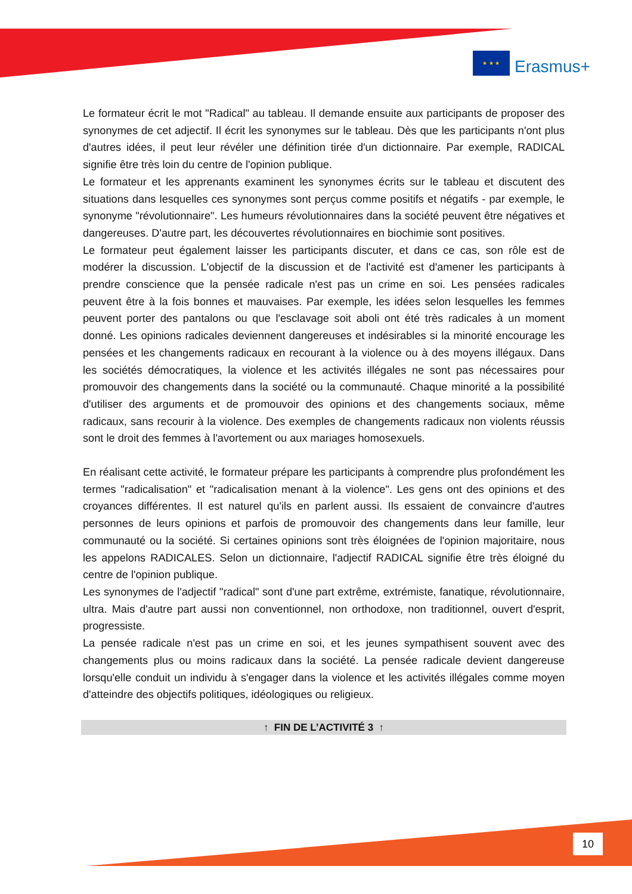★ ★ ★
Erasmus+
Le formateur écrit le mot "Radical" au tableau. Il demande ensuite aux participants de proposer des synonymes de cet adjectif. Il écrit les synonymes sur le tableau. Dès que les participants n'ont plus d'autres idées, il peut leur révéler une définition tirée d'un dictionnaire. Par exemple, RADICAL signifie être très loin du centre de l'opinion publique.
Le formateur et les apprenants examinent les synonymes écrits sur le tableau et discutent des situations dans lesquelles ces synonymes sont perçus comme positifs et négatifs - par exemple, le synonyme "révolutionnaire". Les humeurs révolutionnaires dans la société peuvent être négatives et dangereuses. D'autre part, les découvertes révolutionnaires en biochimie sont positives.
Le formateur peut également laisser les participants discuter, et dans ce cas, son rôle est de modérer la discussion. L'objectif de la discussion et de l'activité est d'amener les participants à prendre conscience que la pensée radicale n'est pas un crime en soi. Les pensées radicales peuvent être à la fois bonnes et mauvaises. Par exemple, les idées selon lesquelles les femmes peuvent porter des pantalons ou que l'esclavage soit aboli ont été très radicales à un moment donné. Les opinions radicales deviennent dangereuses et indésirables si la minorité encourage les pensées et les changements radicaux en recourant à la violence ou à des moyens illégaux. Dans les sociétés démocratiques, la violence et les activités illégales ne sont pas nécessaires pour promouvoir des changements dans la société ou la communauté. Chaque minorité a la possibilité d'utiliser des arguments et de promouvoir des opinions et des changements sociaux, même radicaux, sans recourir à la violence. Des exemples de changements radicaux non violents réussis sont le droit des femmes à l'avortement ou aux mariages homosexuels.
En réalisant cette activité, le formateur prépare les participants à comprendre plus profondément les termes "radicalisation" et "radicalisation menant à la violence". Les gens ont des opinions et des croyances différentes. Il est naturel qu'ils en parlent aussi. Ils essaient de convaincre d'autres personnes de leurs opinions et parfois de promouvoir des changements dans leur famille, leur communauté ou la société. Si certaines opinions sont très éloignées de l'opinion majoritaire, nous les appelons RADICALES. Selon un dictionnaire, l'adjectif RADICAL signifie être très éloigné du centre de l'opinion publique.
Les synonymes de l'adjectif "radical" sont d'une part extrême, extrémiste, fanatique, révolutionnaire, ultra. Mais d'autre part aussi non conventionnel, non orthodoxe, non traditionnel, ouvert d'esprit, progressiste.
La pensée radicale n'est pas un crime en soi, et les jeunes sympathisent souvent avec des changements plus ou moins radicaux dans la société. La pensée radicale devient dangereuse lorsqu'elle conduit un individu à s'engager dans la violence et les activités illégales comme moyen d'atteindre des objectifs politiques, idéologiques ou religieux.
↑ FIN DE L’ACTIVITÉ 3 ↑
10